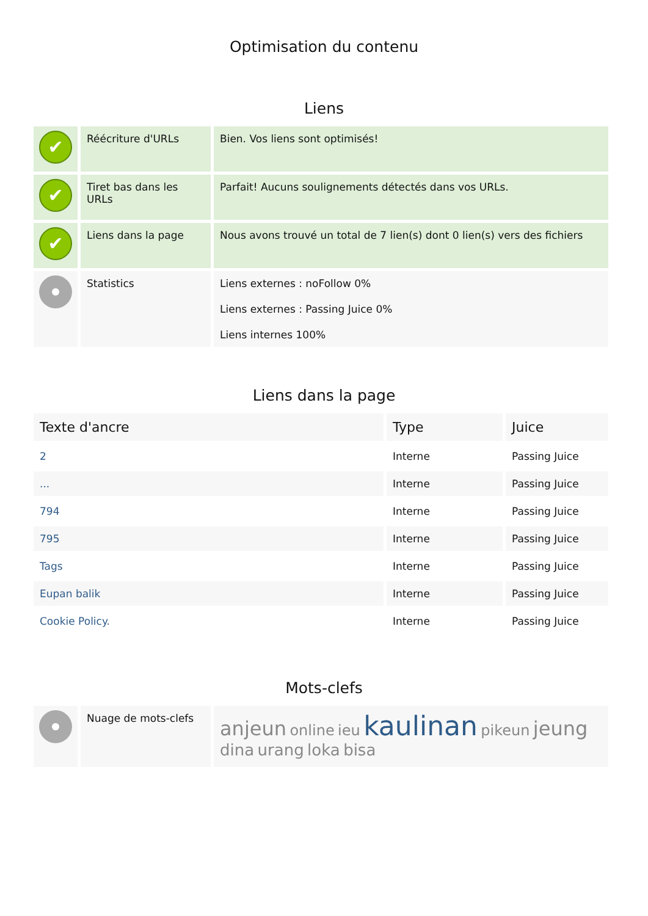Optimisation du contenu
Liens
| ✔ | Réécriture d'URLs | Bien. Vos liens sont optimisés! |
| ✔ | Tiret bas dans les URLs | Parfait! Aucuns soulignements détectés dans vos URLs. |
| ✔ | Liens dans la page | Nous avons trouvé un total de 7 lien(s) dont 0 lien(s) vers des fichiers |
| | Statistics | Liens externes : noFollow 0% Liens externes : Passing Juice 0% Liens internes 100% |
Liens dans la page
| Texte d'ancre | Type | Juice |
| --- | --- | --- |
| 2 | Interne | Passing Juice |
| ... | Interne | Passing Juice |
| 794 | Interne | Passing Juice |
| 795 | Interne | Passing Juice |
| Tags | Interne | Passing Juice |
| Eupan balik | Interne | Passing Juice |
| Cookie Policy. | Interne | Passing Juice |
Mots-clefs
| | Nuage de mots-clefs | anjeun online ieu kaulinan pikeun jeung dina urang loka bisa |